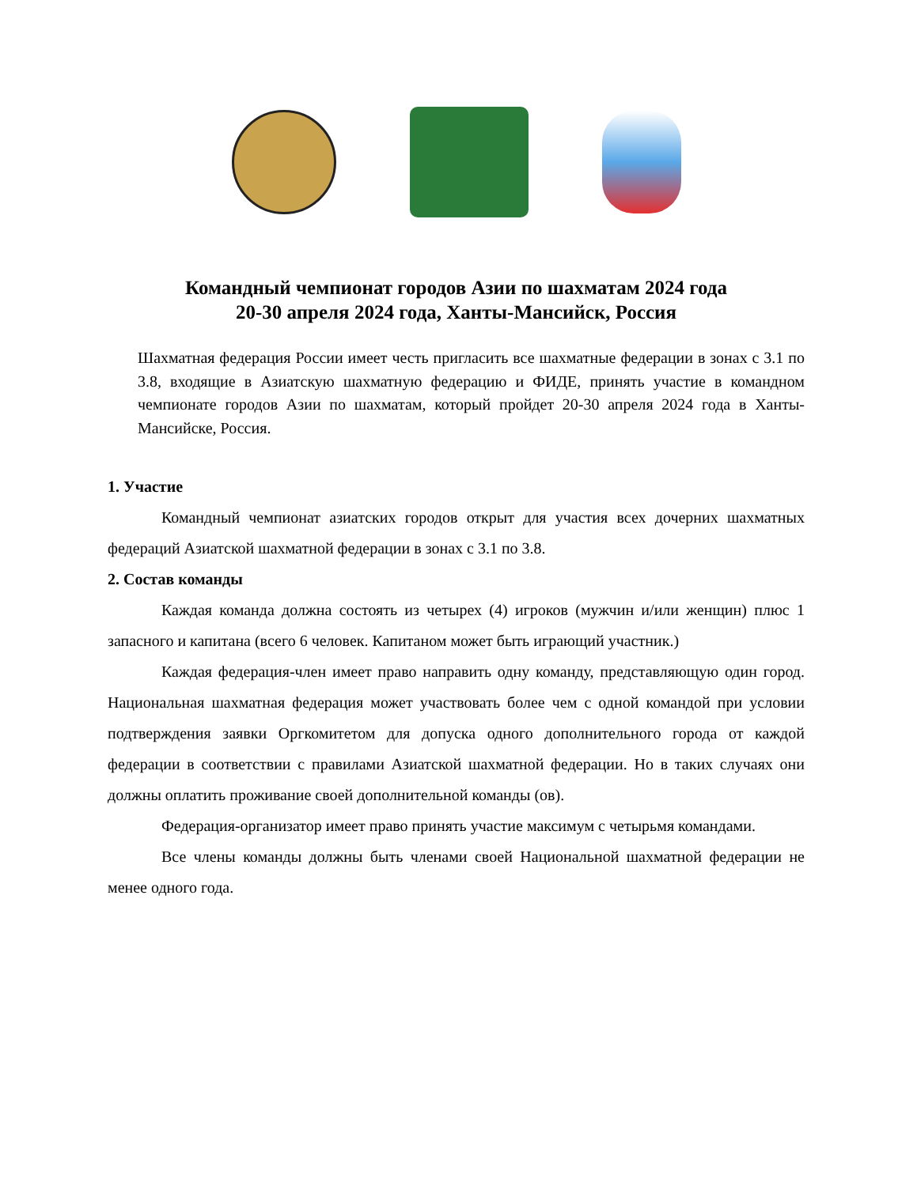Командный чемпионат городов Азии по шахматам 2024 года
20-30 апреля 2024 года, Ханты-Мансийск, Россия
Шахматная федерация России имеет честь пригласить все шахматные федерации в зонах с 3.1 по 3.8, входящие в Азиатскую шахматную федерацию и ФИДЕ, принять участие в командном чемпионате городов Азии по шахматам, который пройдет 20-30 апреля 2024 года в Ханты-Мансийске, Россия.
1. Участие
Командный чемпионат азиатских городов открыт для участия всех дочерних шахматных федераций Азиатской шахматной федерации в зонах с 3.1 по 3.8.
2. Состав команды
Каждая команда должна состоять из четырех (4) игроков (мужчин и/или женщин) плюс 1 запасного и капитана (всего 6 человек. Капитаном может быть играющий участник.)
Каждая федерация-член имеет право направить одну команду, представляющую один город. Национальная шахматная федерация может участвовать более чем с одной командой при условии подтверждения заявки Оргкомитетом для допуска одного дополнительного города от каждой федерации в соответствии с правилами Азиатской шахматной федерации. Но в таких случаях они должны оплатить проживание своей дополнительной команды (ов).
Федерация-организатор имеет право принять участие максимум с четырьмя командами.
Все члены команды должны быть членами своей Национальной шахматной федерации не менее одного года.